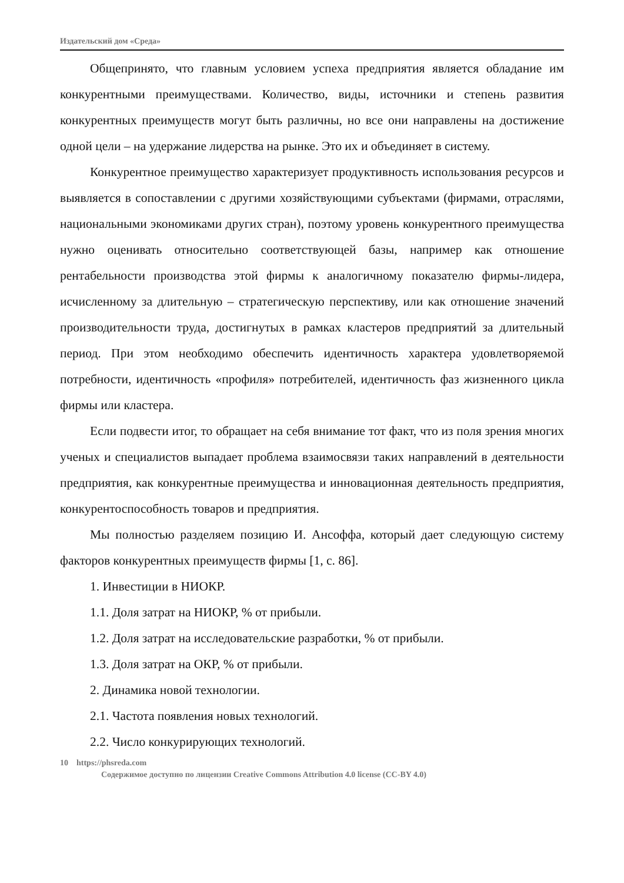Издательский дом «Среда»
Общепринято, что главным условием успеха предприятия является обладание им конкурентными преимуществами. Количество, виды, источники и степень развития конкурентных преимуществ могут быть различны, но все они направлены на достижение одной цели – на удержание лидерства на рынке. Это их и объединяет в систему.
Конкурентное преимущество характеризует продуктивность использования ресурсов и выявляется в сопоставлении с другими хозяйствующими субъектами (фирмами, отраслями, национальными экономиками других стран), поэтому уровень конкурентного преимущества нужно оценивать относительно соответствующей базы, например как отношение рентабельности производства этой фирмы к аналогичному показателю фирмы-лидера, исчисленному за длительную – стратегическую перспективу, или как отношение значений производительности труда, достигнутых в рамках кластеров предприятий за длительный период. При этом необходимо обеспечить идентичность характера удовлетворяемой потребности, идентичность «профиля» потребителей, идентичность фаз жизненного цикла фирмы или кластера.
Если подвести итог, то обращает на себя внимание тот факт, что из поля зрения многих ученых и специалистов выпадает проблема взаимосвязи таких направлений в деятельности предприятия, как конкурентные преимущества и инновационная деятельность предприятия, конкурентоспособность товаров и предприятия.
Мы полностью разделяем позицию И. Ансоффа, который дает следующую систему факторов конкурентных преимуществ фирмы [1, с. 86].
1. Инвестиции в НИОКР.
1.1. Доля затрат на НИОКР, % от прибыли.
1.2. Доля затрат на исследовательские разработки, % от прибыли.
1.3. Доля затрат на ОКР, % от прибыли.
2. Динамика новой технологии.
2.1. Частота появления новых технологий.
2.2. Число конкурирующих технологий.
10 https://phsreda.com
Содержимое доступно по лицензии Creative Commons Attribution 4.0 license (CC-BY 4.0)